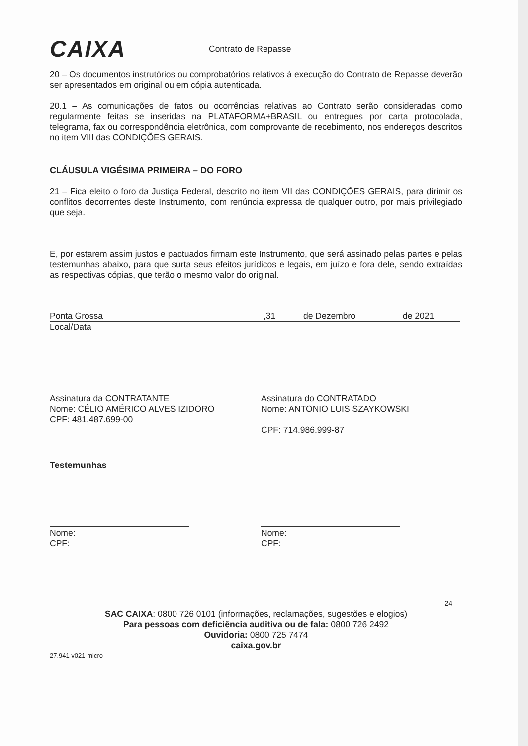CAIXA
Contrato de Repasse
20 – Os documentos instrutórios ou comprobatórios relativos à execução do Contrato de Repasse deverão ser apresentados em original ou em cópia autenticada.
20.1 – As comunicações de fatos ou ocorrências relativas ao Contrato serão consideradas como regularmente feitas se inseridas na PLATAFORMA+BRASIL ou entregues por carta protocolada, telegrama, fax ou correspondência eletrônica, com comprovante de recebimento, nos endereços descritos no item VIII das CONDIÇÕES GERAIS.
CLÁUSULA VIGÉSIMA PRIMEIRA – DO FORO
21 – Fica eleito o foro da Justiça Federal, descrito no item VII das CONDIÇÕES GERAIS, para dirimir os conflitos decorrentes deste Instrumento, com renúncia expressa de qualquer outro, por mais privilegiado que seja.
E, por estarem assim justos e pactuados firmam este Instrumento, que será assinado pelas partes e pelas testemunhas abaixo, para que surta seus efeitos jurídicos e legais, em juízo e fora dele, sendo extraídas as respectivas cópias, que terão o mesmo valor do original.
Ponta Grossa,31 de Dezembro de 2021
Local/Data
Assinatura da CONTRATANTE
Nome: CÉLIO AMÉRICO ALVES IZIDORO
CPF: 481.487.699-00
Assinatura do CONTRATADO
Nome: ANTONIO LUIS SZAYKOWSKI
CPF: 714.986.999-87
Testemunhas
Nome:
CPF:
Nome:
CPF:
24
SAC CAIXA: 0800 726 0101 (informações, reclamações, sugestões e elogios)
Para pessoas com deficiência auditiva ou de fala: 0800 726 2492
Ouvidoria: 0800 725 7474
caixa.gov.br
27.941 v021 micro